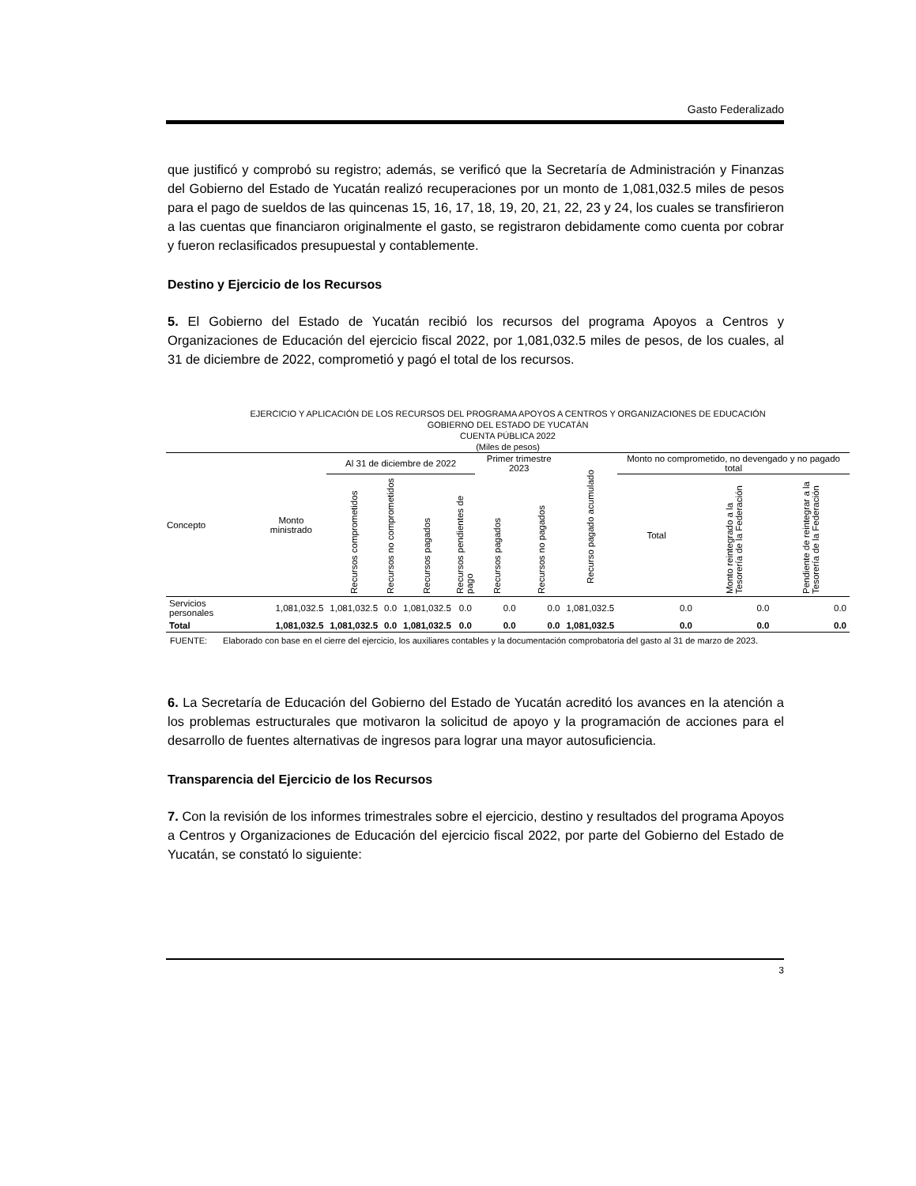Gasto Federalizado
que justificó y comprobó su registro; además, se verificó que la Secretaría de Administración y Finanzas del Gobierno del Estado de Yucatán realizó recuperaciones por un monto de 1,081,032.5 miles de pesos para el pago de sueldos de las quincenas 15, 16, 17, 18, 19, 20, 21, 22, 23 y 24, los cuales se transfirieron a las cuentas que financiaron originalmente el gasto, se registraron debidamente como cuenta por cobrar y fueron reclasificados presupuestal y contablemente.
Destino y Ejercicio de los Recursos
5. El Gobierno del Estado de Yucatán recibió los recursos del programa Apoyos a Centros y Organizaciones de Educación del ejercicio fiscal 2022, por 1,081,032.5 miles de pesos, de los cuales, al 31 de diciembre de 2022, comprometió y pagó el total de los recursos.
EJERCICIO Y APLICACIÓN DE LOS RECURSOS DEL PROGRAMA APOYOS A CENTROS Y ORGANIZACIONES DE EDUCACIÓN
GOBIERNO DEL ESTADO DE YUCATÁN
CUENTA PÚBLICA 2022
(Miles de pesos)
| Concepto | Monto ministrado | Al 31 de diciembre de 2022 | | | | Primer trimestre 2023 | | Recurso pagado acumulado | Monto no comprometido, no devengado y no pagado total | | |
| --- | --- | --- | --- | --- | --- | --- | --- | --- | --- | --- | --- |
| | | Recursos comprometidos | Recursos no comprometidos | Recursos pagados | Recursos pendientes de pago | Recursos pagados | Recursos no pagados | | Total | Monto reintegrado a la Tesorería de la Federación | Pendiente de reintegrar a la Tesorería de la Federación |
| Servicios personales | 1,081,032.5 | 1,081,032.5 | 0.0 | 1,081,032.5 | 0.0 | 0.0 | 0.0 | 1,081,032.5 | 0.0 | 0.0 | 0.0 |
| Total | 1,081,032.5 | 1,081,032.5 | 0.0 | 1,081,032.5 | 0.0 | 0.0 | 0.0 | 1,081,032.5 | 0.0 | 0.0 | 0.0 |
FUENTE: Elaborado con base en el cierre del ejercicio, los auxiliares contables y la documentación comprobatoria del gasto al 31 de marzo de 2023.
6. La Secretaría de Educación del Gobierno del Estado de Yucatán acreditó los avances en la atención a los problemas estructurales que motivaron la solicitud de apoyo y la programación de acciones para el desarrollo de fuentes alternativas de ingresos para lograr una mayor autosuficiencia.
Transparencia del Ejercicio de los Recursos
7. Con la revisión de los informes trimestrales sobre el ejercicio, destino y resultados del programa Apoyos a Centros y Organizaciones de Educación del ejercicio fiscal 2022, por parte del Gobierno del Estado de Yucatán, se constató lo siguiente:
3